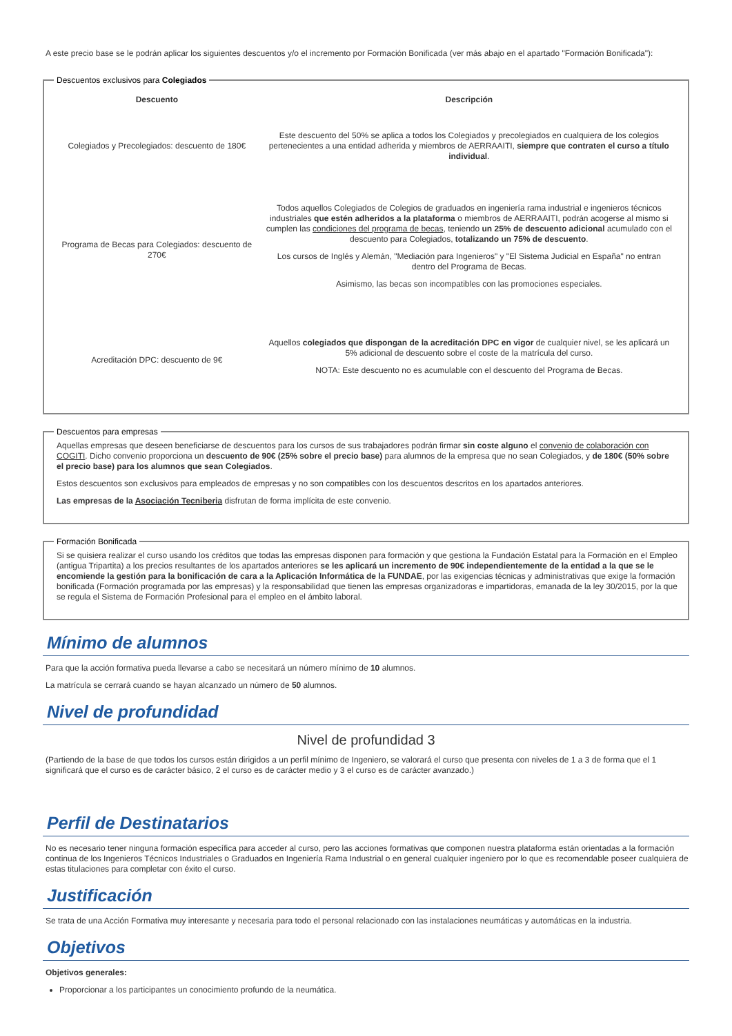A este precio base se le podrán aplicar los siguientes descuentos y/o el incremento por Formación Bonificada (ver más abajo en el apartado "Formación Bonificada"):
Descuentos exclusivos para Colegiados
| Descuento | Descripción |
| --- | --- |
| Colegiados y Precolegiados: descuento de 180€ | Este descuento del 50% se aplica a todos los Colegiados y precolegiados en cualquiera de los colegios pertenecientes a una entidad adherida y miembros de AERRAAITI, siempre que contraten el curso a título individual . |
| Programa de Becas para Colegiados: descuento de 270€ | Todos aquellos Colegiados de Colegios de graduados en ingeniería rama industrial e ingenieros técnicos industriales que estén adheridos a la plataforma o miembros de AERRAAITI, podrán acogerse al mismo si cumplen las condiciones del programa de becas , teniendo un 25% de descuento adicional acumulado con el descuento para Colegiados, totalizando un 75% de descuento . Los cursos de Inglés y Alemán, "Mediación para Ingenieros" y "El Sistema Judicial en España" no entran dentro del Programa de Becas. Asimismo, las becas son incompatibles con las promociones especiales. |
| Acreditación DPC: descuento de 9€ | Aquellos colegiados que dispongan de la acreditación DPC en vigor de cualquier nivel, se les aplicará un 5% adicional de descuento sobre el coste de la matrícula del curso. NOTA: Este descuento no es acumulable con el descuento del Programa de Becas. |
Descuentos para empresas
Aquellas empresas que deseen beneficiarse de descuentos para los cursos de sus trabajadores podrán firmar sin coste alguno el convenio de colaboración con COGITI. Dicho convenio proporciona un descuento de 90€ (25% sobre el precio base) para alumnos de la empresa que no sean Colegiados, y de 180€ (50% sobre el precio base) para los alumnos que sean Colegiados.
Estos descuentos son exclusivos para empleados de empresas y no son compatibles con los descuentos descritos en los apartados anteriores.
Las empresas de la Asociación Tecniberia disfrutan de forma implícita de este convenio.
Formación Bonificada
Si se quisiera realizar el curso usando los créditos que todas las empresas disponen para formación y que gestiona la Fundación Estatal para la Formación en el Empleo (antigua Tripartita) a los precios resultantes de los apartados anteriores se les aplicará un incremento de 90€ independientemente de la entidad a la que se le encomiende la gestión para la bonificación de cara a la Aplicación Informática de la FUNDAE, por las exigencias técnicas y administrativas que exige la formación bonificada (Formación programada por las empresas) y la responsabilidad que tienen las empresas organizadoras e impartidoras, emanada de la ley 30/2015, por la que se regula el Sistema de Formación Profesional para el empleo en el ámbito laboral.
Mínimo de alumnos
Para que la acción formativa pueda llevarse a cabo se necesitará un número mínimo de 10 alumnos.
La matrícula se cerrará cuando se hayan alcanzado un número de 50 alumnos.
Nivel de profundidad
Nivel de profundidad 3
(Partiendo de la base de que todos los cursos están dirigidos a un perfil mínimo de Ingeniero, se valorará el curso que presenta con niveles de 1 a 3 de forma que el 1 significará que el curso es de carácter básico, 2 el curso es de carácter medio y 3 el curso es de carácter avanzado.)
Perfil de Destinatarios
No es necesario tener ninguna formación específica para acceder al curso, pero las acciones formativas que componen nuestra plataforma están orientadas a la formación continua de los Ingenieros Técnicos Industriales o Graduados en Ingeniería Rama Industrial o en general cualquier ingeniero por lo que es recomendable poseer cualquiera de estas titulaciones para completar con éxito el curso.
Justificación
Se trata de una Acción Formativa muy interesante y necesaria para todo el personal relacionado con las instalaciones neumáticas y automáticas en la industria.
Objetivos
Objetivos generales:
Proporcionar a los participantes un conocimiento profundo de la neumática.